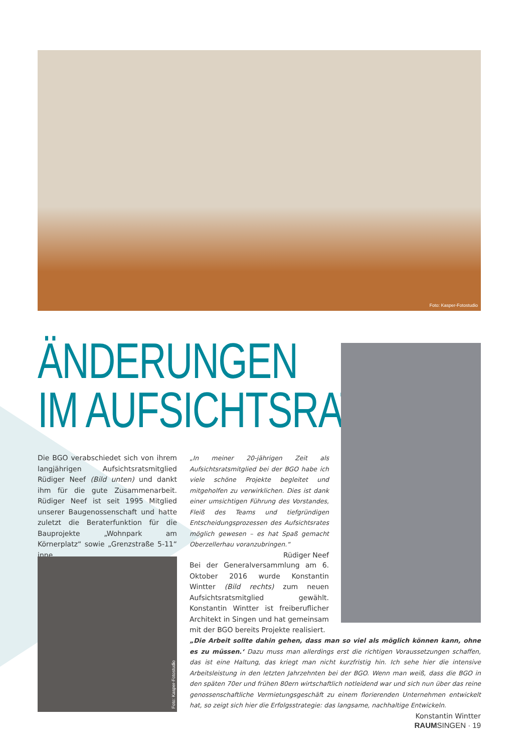Foto: Kasper-Fotostudio
ÄNDERUNGEN
IM AUFSICHTSRAT
Die BGO verabschiedet sich von ihrem langjährigen Aufsichtsratsmitglied Rüdiger Neef (Bild unten) und dankt ihm für die gute Zusammenarbeit. Rüdiger Neef ist seit 1995 Mitglied unserer Baugenossenschaft und hatte zuletzt die Beraterfunktion für die Bauprojekte „Wohnpark am Körnerplatz“ sowie „Grenzstraße 5-11“ inne.
„In meiner 20-jährigen Zeit als Aufsichtsratsmitglied bei der BGO habe ich viele schöne Projekte begleitet und mitgeholfen zu verwirklichen. Dies ist dank einer umsichtigen Führung des Vorstandes, Fleiß des Teams und tiefgründigen Entscheidungsprozessen des Aufsichtsrates möglich gewesen – es hat Spaß gemacht Oberzellerhau voranzubringen.“
Rüdiger Neef
Foto: Kasper-Fotostudio
Bei der Generalversammlung am 6. Oktober 2016 wurde Konstantin Wintter (Bild rechts) zum neuen Aufsichtsratsmitglied gewählt. Konstantin Wintter ist freiberuflicher Architekt in Singen und hat gemeinsam mit der BGO bereits Projekte realisiert.
„Die Arbeit sollte dahin gehen, dass man so viel als möglich können kann, ohne es zu müssen.‘ Dazu muss man allerdings erst die richtigen Voraussetzungen schaffen, das ist eine Haltung, das kriegt man nicht kurzfristig hin. Ich sehe hier die intensive Arbeitsleistung in den letzten Jahrzehnten bei der BGO. Wenn man weiß, dass die BGO in den späten 70er und frühen 80ern wirtschaftlich notleidend war und sich nun über das reine genossenschaftliche Vermietungsgeschäft zu einem florierenden Unternehmen entwickelt hat, so zeigt sich hier die Erfolgsstrategie: das langsame, nachhaltige Entwickeln.
Konstantin Wintter
RAUMSINGEN · 19